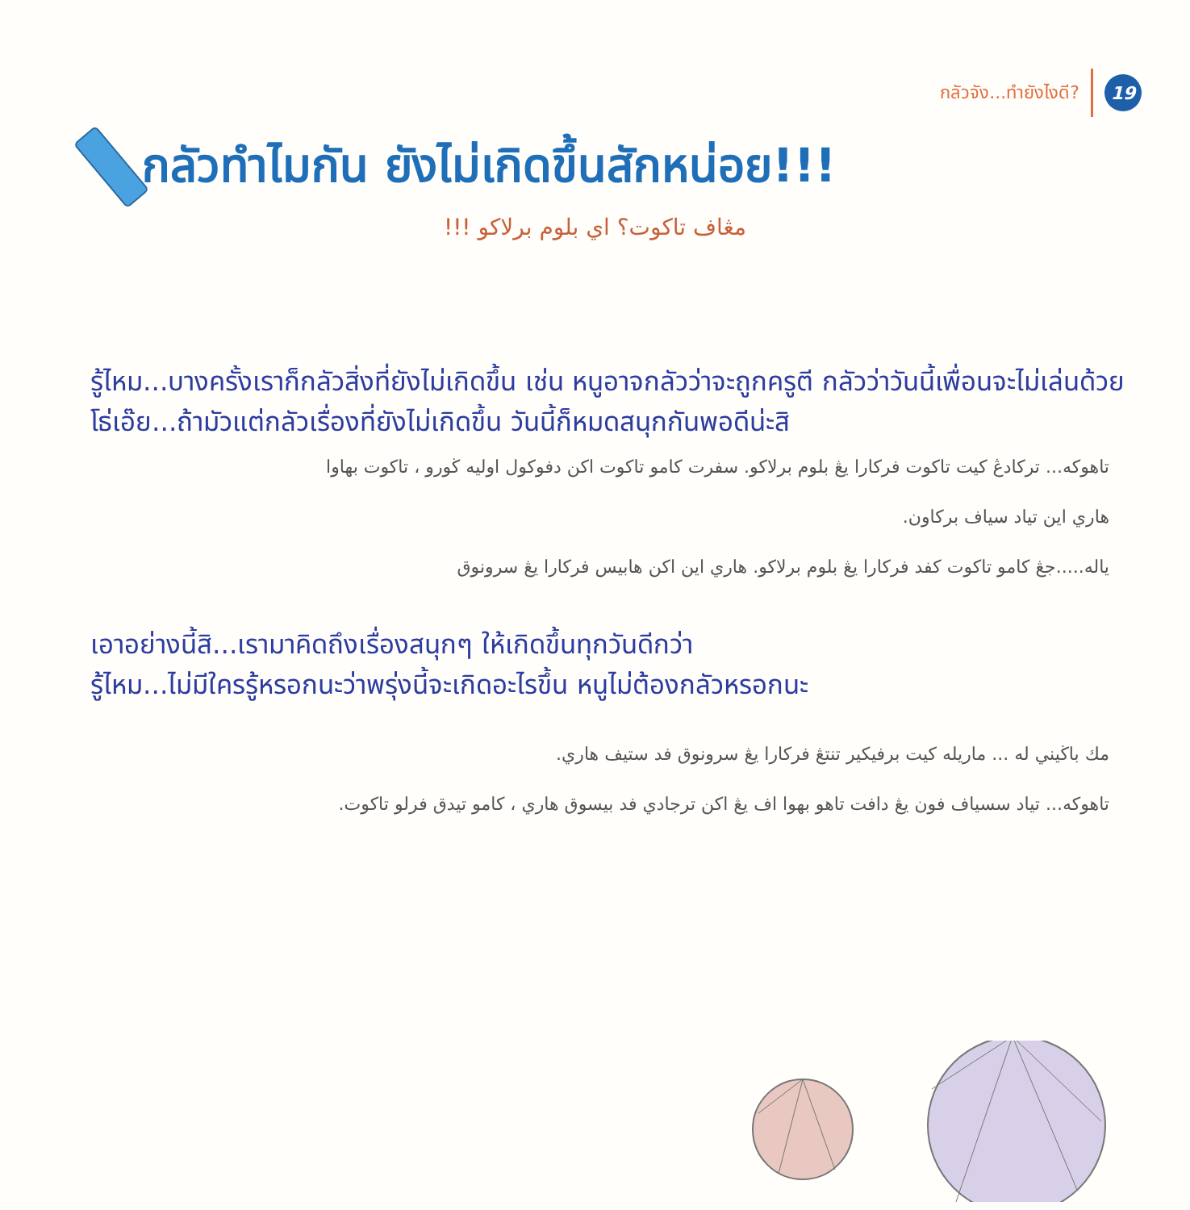กลัวจัง...ทำยังไงดี? 19
กลัวทำไมกัน ยังไม่เกิดขึ้นสักหน่อย!!!
مڠاف تاكوت؟ اي بلوم برلاكو !!!
รู้ไหม...บางครั้งเราก็กลัวสิ่งที่ยังไม่เกิดขึ้น เช่น หนูอาจกลัวว่าจะถูกครูตี กลัวว่าวันนี้เพื่อนจะไม่เล่นด้วย
โธ่เอ๊ย...ถ้ามัวแต่กลัวเรื่องที่ยังไม่เกิดขึ้น วันนี้ก็หมดสนุกกันพอดีน่ะสิ
تاهوكه... تركادڠ كيت تاكوت فركارا يڠ بلوم برلاكو. سفرت كامو تاكوت اكن دفوكول اوليه ڬورو ، تاكوت بهاوا
هاري اين تياد سياف بركاون.
ياله.....جڠ كامو تاكوت كفد فركارا يڠ بلوم برلاكو. هاري اين اكن هابيس فركارا يڠ سرونوق
เอาอย่างนี้สิ...เรามาคิดถึงเรื่องสนุกๆ ให้เกิดขึ้นทุกวันดีกว่า
รู้ไหม...ไม่มีใครรู้หรอกนะว่าพรุ่งนี้จะเกิดอะไรขึ้น หนูไม่ต้องกลัวหรอกนะ
مك باڬيني له ... ماريله كيت برفيكير تنتڠ فركارا يڠ سرونوق فد ستيف هاري.
تاهوكه... تياد سسياف فون يڠ دافت تاهو بهوا اف يڠ اكن ترجادي فد بيسوق هاري ، كامو تيدق فرلو تاكوت.